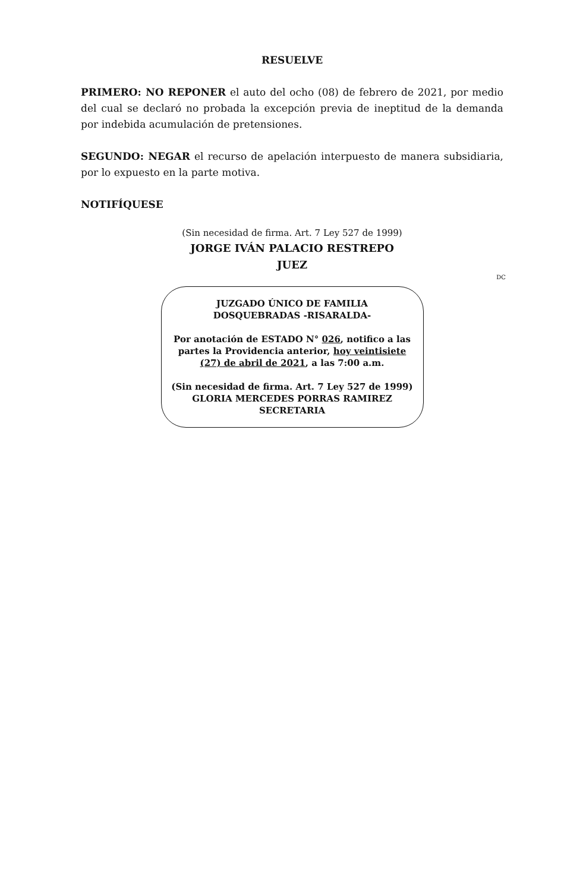RESUELVE
PRIMERO: NO REPONER el auto del ocho (08) de febrero de 2021, por medio del cual se declaró no probada la excepción previa de ineptitud de la demanda por indebida acumulación de pretensiones.
SEGUNDO: NEGAR el recurso de apelación interpuesto de manera subsidiaria, por lo expuesto en la parte motiva.
NOTIFÍQUESE
(Sin necesidad de firma. Art. 7 Ley 527 de 1999)
JORGE IVÁN PALACIO RESTREPO
JUEZ
DC
JUZGADO ÚNICO DE FAMILIA
DOSQUEBRADAS -RISARALDA-
Por anotación de ESTADO N° 026, notifico a las partes la Providencia anterior, hoy veintisiete (27) de abril de 2021, a las 7:00 a.m.
(Sin necesidad de firma. Art. 7 Ley 527 de 1999)
GLORIA MERCEDES PORRAS RAMIREZ
SECRETARIA